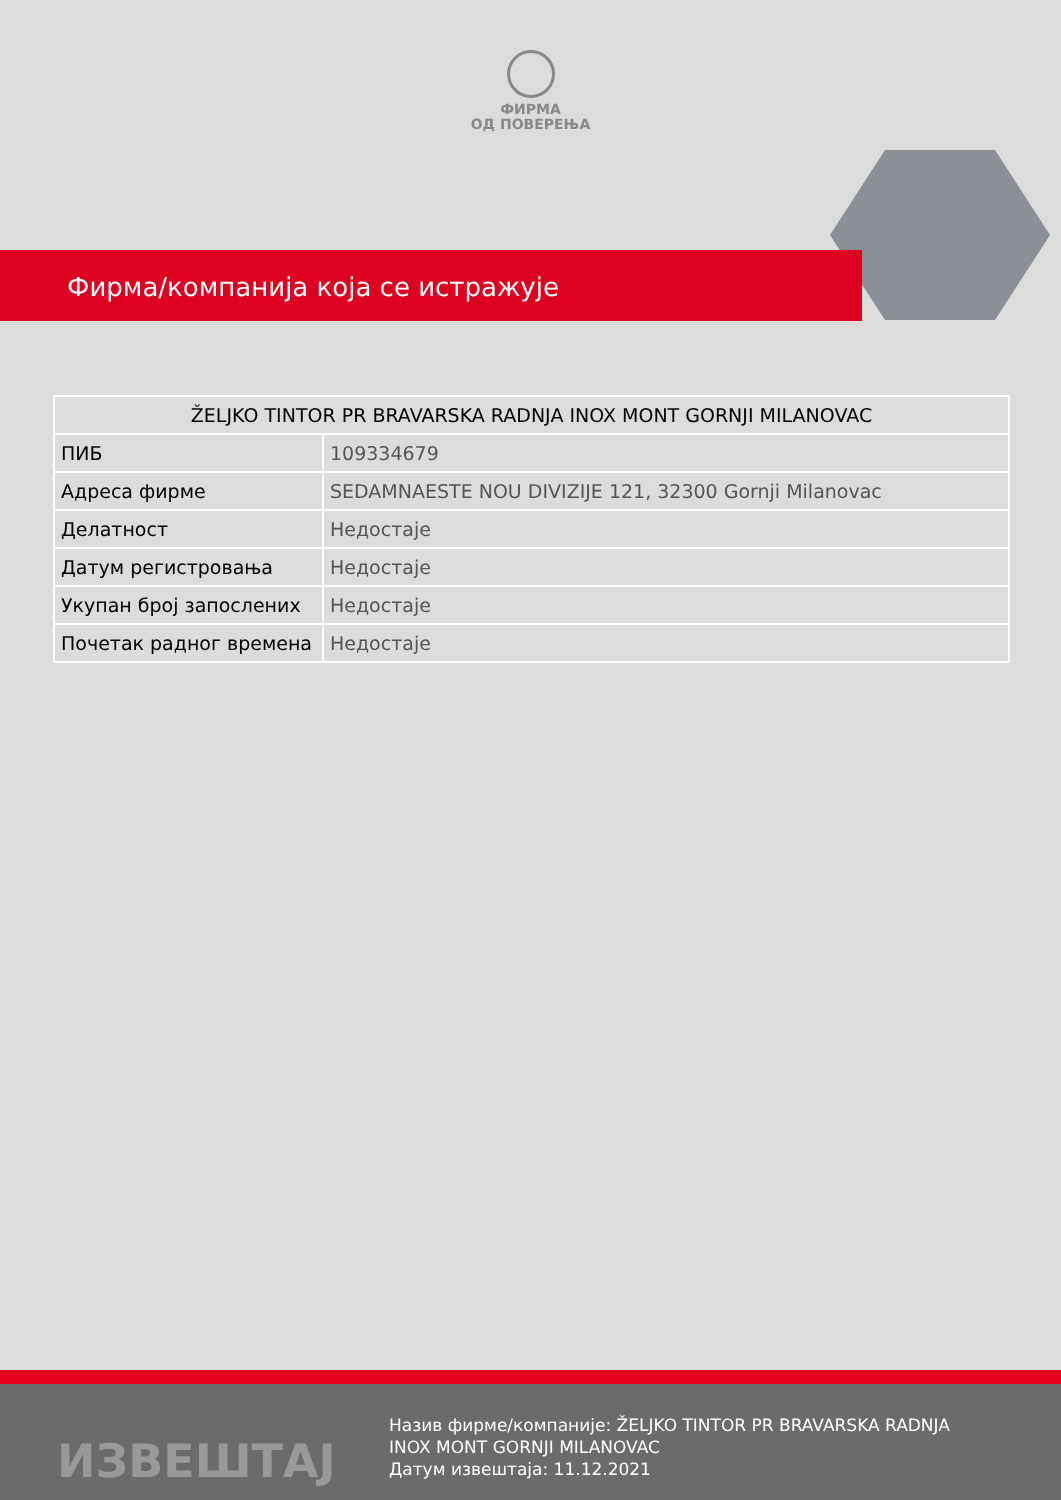ФИРМА
ОД ПОВЕРЕЊА
Фирма/компанија која се истражује
| ŽELJKO TINTOR PR BRAVARSKA RADNJA INOX MONT GORNJI MILANOVAC | |
| --- | --- |
| ПИБ | 109334679 |
| Адреса фирме | SEDAMNAESTE NOU DIVIZIJE 121, 32300 Gornji Milanovac |
| Делатност | Недостаје |
| Датум регистровања | Недостаје |
| Укупан број запослених | Недостаје |
| Почетак радног времена | Недостаје |
ИЗВЕШТАЈ
Назив фирме/компаније: ŽELJKO TINTOR PR BRAVARSKA RADNJA INOX MONT GORNJI MILANOVAC
Датум извештаја: 11.12.2021